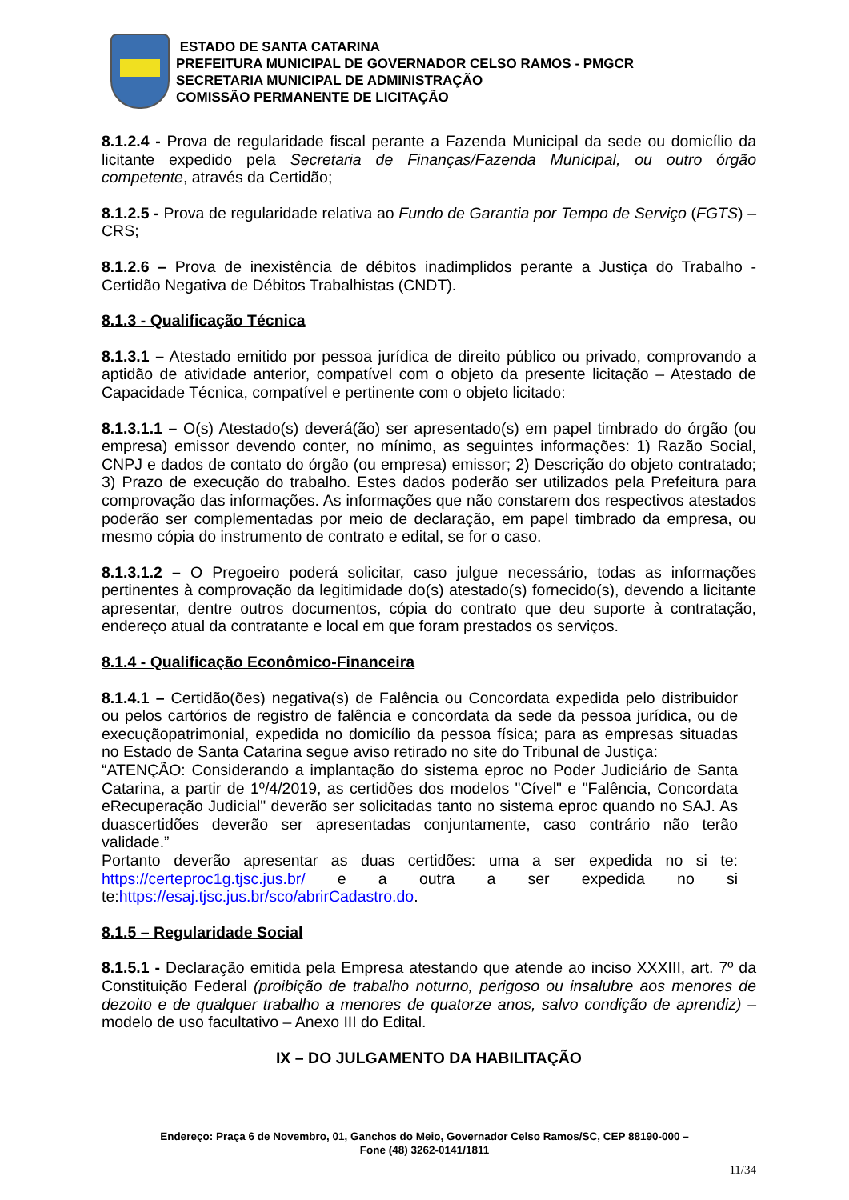ESTADO DE SANTA CATARINA
PREFEITURA MUNICIPAL DE GOVERNADOR CELSO RAMOS - PMGCR
SECRETARIA MUNICIPAL DE ADMINISTRAÇÃO
COMISSÃO PERMANENTE DE LICITAÇÃO
8.1.2.4 - Prova de regularidade fiscal perante a Fazenda Municipal da sede ou domicílio da licitante expedido pela Secretaria de Finanças/Fazenda Municipal, ou outro órgão competente, através da Certidão;
8.1.2.5 - Prova de regularidade relativa ao Fundo de Garantia por Tempo de Serviço (FGTS) – CRS;
8.1.2.6 – Prova de inexistência de débitos inadimplidos perante a Justiça do Trabalho - Certidão Negativa de Débitos Trabalhistas (CNDT).
8.1.3 - Qualificação Técnica
8.1.3.1 – Atestado emitido por pessoa jurídica de direito público ou privado, comprovando a aptidão de atividade anterior, compatível com o objeto da presente licitação – Atestado de Capacidade Técnica, compatível e pertinente com o objeto licitado:
8.1.3.1.1 – O(s) Atestado(s) deverá(ão) ser apresentado(s) em papel timbrado do órgão (ou empresa) emissor devendo conter, no mínimo, as seguintes informações: 1) Razão Social, CNPJ e dados de contato do órgão (ou empresa) emissor; 2) Descrição do objeto contratado; 3) Prazo de execução do trabalho. Estes dados poderão ser utilizados pela Prefeitura para comprovação das informações. As informações que não constarem dos respectivos atestados poderão ser complementadas por meio de declaração, em papel timbrado da empresa, ou mesmo cópia do instrumento de contrato e edital, se for o caso.
8.1.3.1.2 – O Pregoeiro poderá solicitar, caso julgue necessário, todas as informações pertinentes à comprovação da legitimidade do(s) atestado(s) fornecido(s), devendo a licitante apresentar, dentre outros documentos, cópia do contrato que deu suporte à contratação, endereço atual da contratante e local em que foram prestados os serviços.
8.1.4 - Qualificação Econômico-Financeira
8.1.4.1 – Certidão(ões) negativa(s) de Falência ou Concordata expedida pelo distribuidor ou pelos cartórios de registro de falência e concordata da sede da pessoa jurídica, ou de execuçãopatrimonial, expedida no domicílio da pessoa física; para as empresas situadas no Estado de Santa Catarina segue aviso retirado no site do Tribunal de Justiça:
“ATENÇÃO: Considerando a implantação do sistema eproc no Poder Judiciário de Santa Catarina, a partir de 1º/4/2019, as certidões dos modelos "Cível" e "Falência, Concordata eRecuperação Judicial" deverão ser solicitadas tanto no sistema eproc quando no SAJ. As duascertidões deverão ser apresentadas conjuntamente, caso contrário não terão validade.”
Portanto deverão apresentar as duas certidões: uma a ser expedida no si te: https://certeproc1g.tjsc.jus.br/ e a outra a ser expedida no si te:https://esaj.tjsc.jus.br/sco/abrirCadastro.do.
8.1.5 – Regularidade Social
8.1.5.1 - Declaração emitida pela Empresa atestando que atende ao inciso XXXIII, art. 7º da Constituição Federal (proibição de trabalho noturno, perigoso ou insalubre aos menores de dezoito e de qualquer trabalho a menores de quatorze anos, salvo condição de aprendiz) – modelo de uso facultativo – Anexo III do Edital.
IX – DO JULGAMENTO DA HABILITAÇÃO
Endereço: Praça 6 de Novembro, 01, Ganchos do Meio, Governador Celso Ramos/SC, CEP 88190-000 –
Fone (48) 3262-0141/1811
11/34